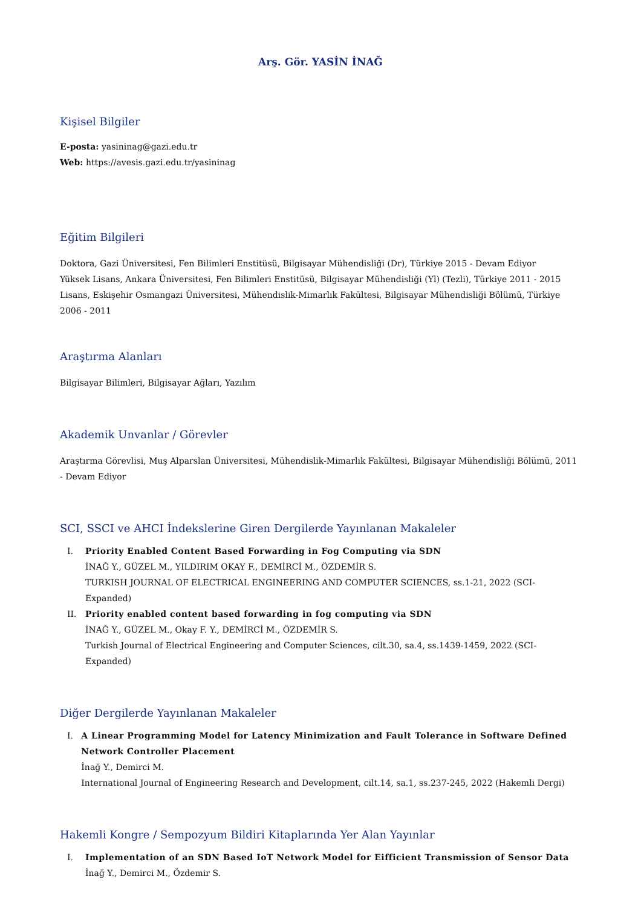Arş. Gör. YASİN İNAĞ
Kişisel Bilgiler
E-posta: yasininag@gazi.edu.tr
Web: https://avesis.gazi.edu.tr/yasininag
Eğitim Bilgileri
Doktora, Gazi Üniversitesi, Fen Bilimleri Enstitüsü, Bilgisayar Mühendisliği (Dr), Türkiye 2015 - Devam Ediyor
Yüksek Lisans, Ankara Üniversitesi, Fen Bilimleri Enstitüsü, Bilgisayar Mühendisliği (Yl) (Tezli), Türkiye 2011 - 2015
Lisans, Eskişehir Osmangazi Üniversitesi, Mühendislik-Mimarlık Fakültesi, Bilgisayar Mühendisliği Bölümü, Türkiye 2006 - 2011
Araştırma Alanları
Bilgisayar Bilimleri, Bilgisayar Ağları, Yazılım
Akademik Unvanlar / Görevler
Araştırma Görevlisi, Muş Alparslan Üniversitesi, Mühendislik-Mimarlık Fakültesi, Bilgisayar Mühendisliği Bölümü, 2011 - Devam Ediyor
SCI, SSCI ve AHCI İndekslerine Giren Dergilerde Yayınlanan Makaleler
I. Priority Enabled Content Based Forwarding in Fog Computing via SDN
İNAĞ Y., GÜZEL M., YILDIRIM OKAY F., DEMİRCİ M., ÖZDEMİR S.
TURKISH JOURNAL OF ELECTRICAL ENGINEERING AND COMPUTER SCIENCES, ss.1-21, 2022 (SCI-Expanded)
II. Priority enabled content based forwarding in fog computing via SDN
İNAĞ Y., GÜZEL M., Okay F. Y., DEMİRCİ M., ÖZDEMİR S.
Turkish Journal of Electrical Engineering and Computer Sciences, cilt.30, sa.4, ss.1439-1459, 2022 (SCI-Expanded)
Diğer Dergilerde Yayınlanan Makaleler
I. A Linear Programming Model for Latency Minimization and Fault Tolerance in Software Defined Network Controller Placement
İnağ Y., Demirci M.
International Journal of Engineering Research and Development, cilt.14, sa.1, ss.237-245, 2022 (Hakemli Dergi)
Hakemli Kongre / Sempozyum Bildiri Kitaplarında Yer Alan Yayınlar
I. Implementation of an SDN Based IoT Network Model for Eifficient Transmission of Sensor Data
İnağ Y., Demirci M., Özdemir S.